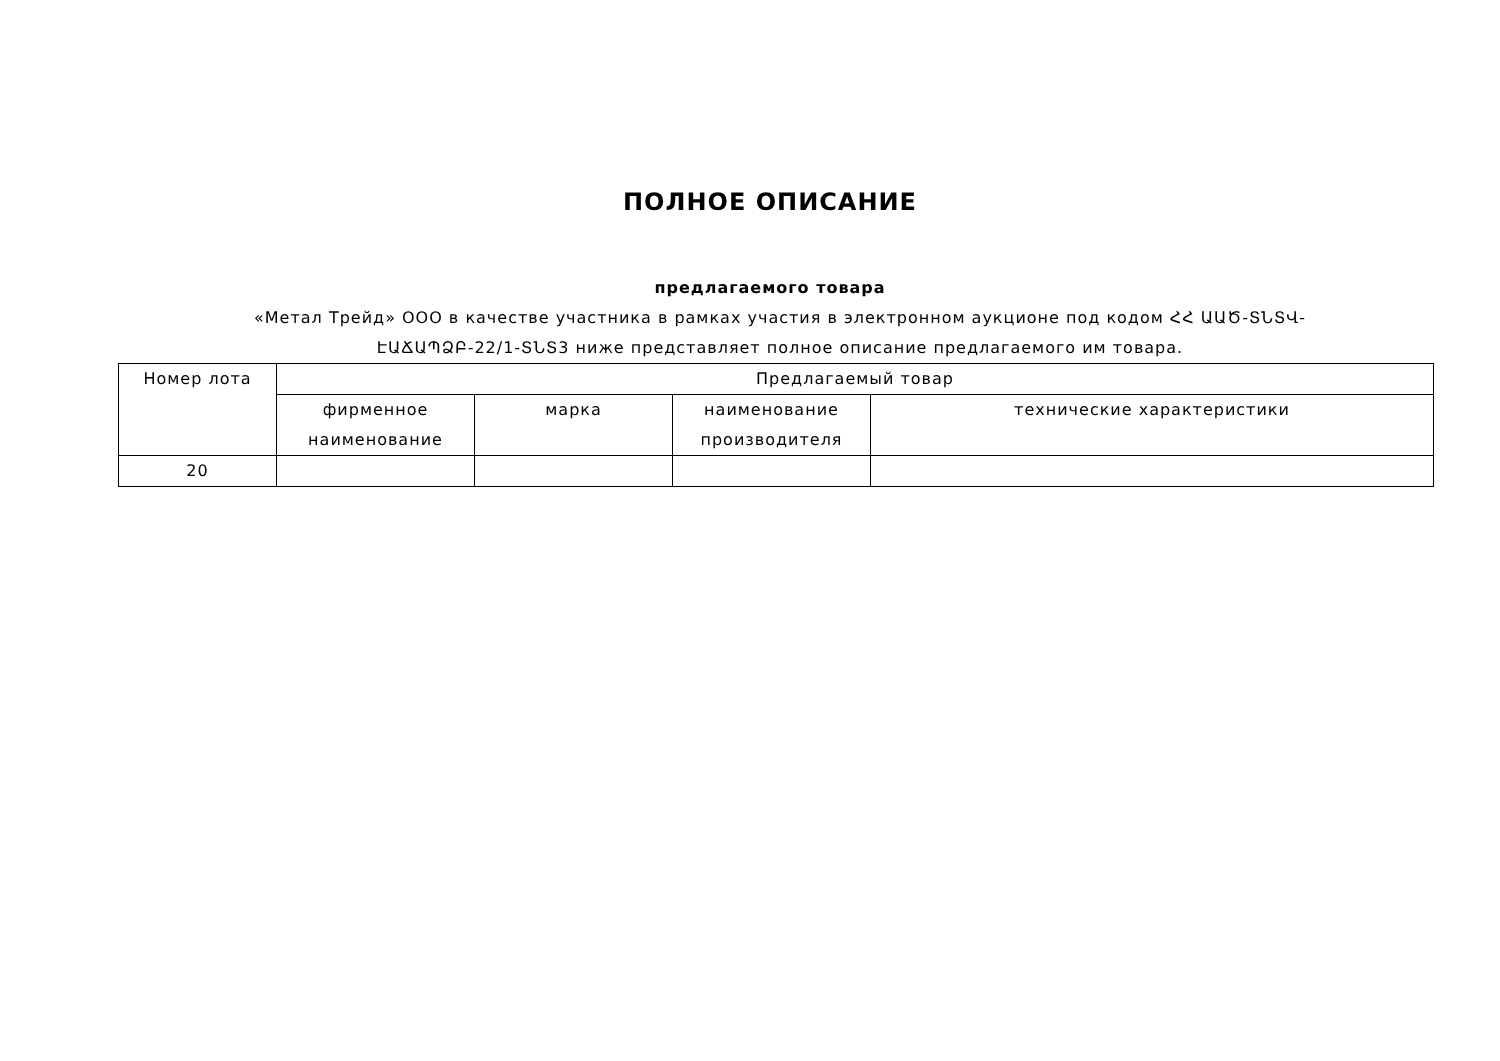ПОЛНОЕ ОПИСАНИЕ
предлагаемого товара
«Метал Трейд» ООО в качестве участника в рамках участия в электронном аукционе под кодом ՀՀ ԱԱԾ-ՏՆՏՎ-ԷԱՃԱՊՁԲ-22/1-ՏՆՏ3 ниже представляет полное описание предлагаемого им товара.
| Номер лота | Предлагаемый товар | | | |
| | фирменное наименование | марка | наименование производителя | технические характеристики |
| 20 | | | | |